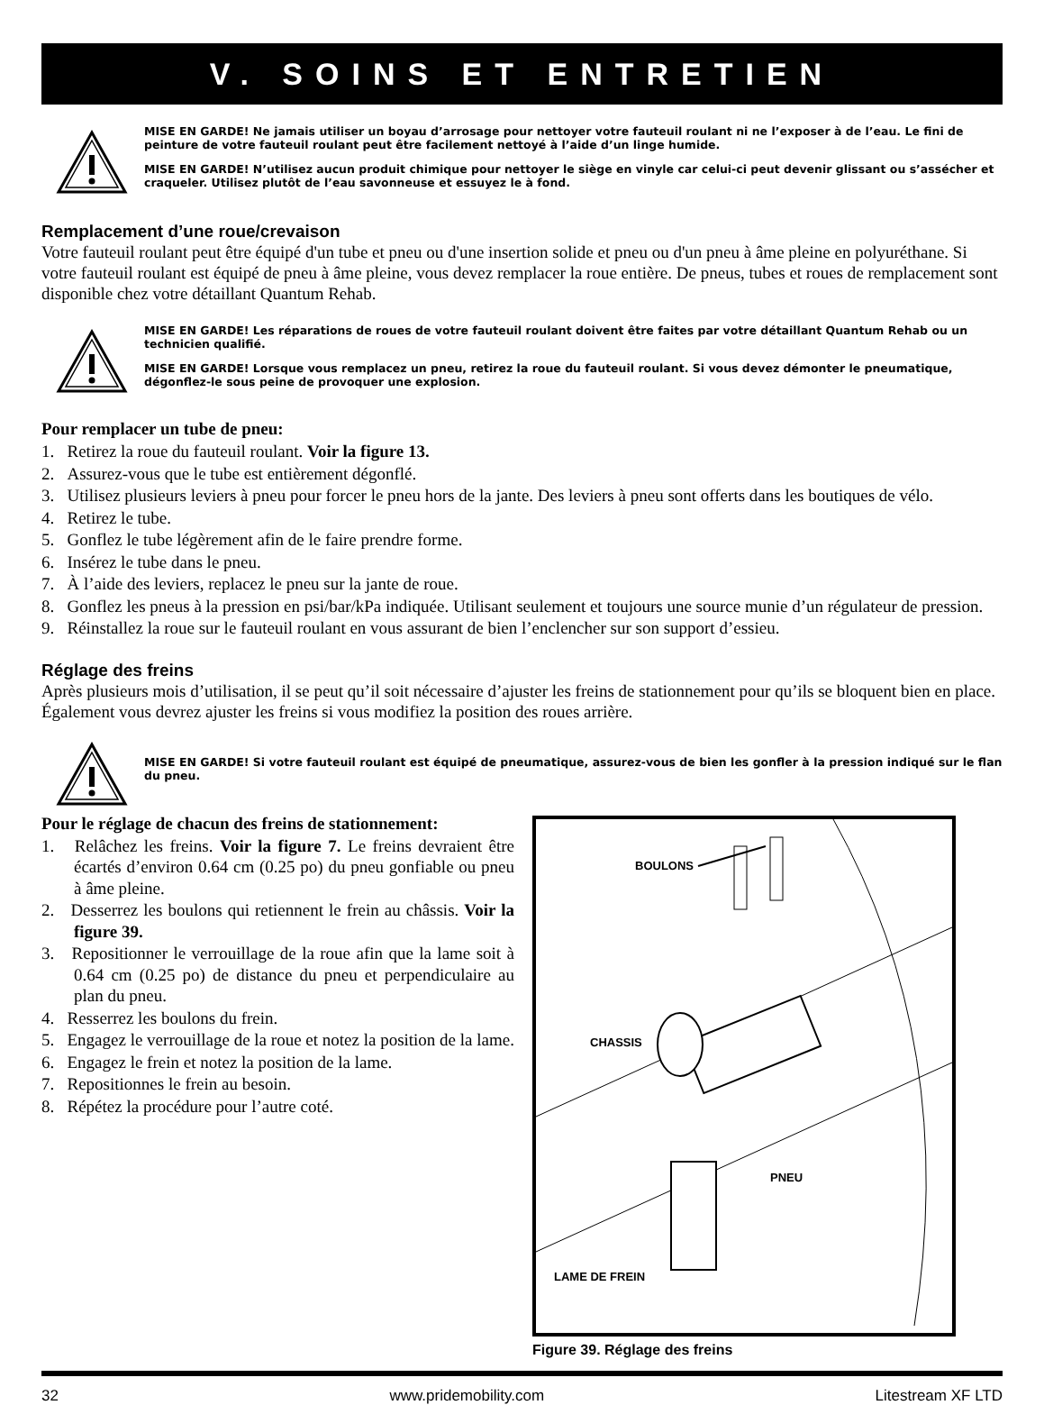V. SOINS ET ENTRETIEN
MISE EN GARDE! Ne jamais utiliser un boyau d’arrosage pour nettoyer votre fauteuil roulant ni ne l’exposer à de l’eau. Le fini de peinture de votre fauteuil roulant peut être facilement nettoyé à l’aide d’un linge humide.
MISE EN GARDE! N’utilisez aucun produit chimique pour nettoyer le siège en vinyle car celui-ci peut devenir glissant ou s’assécher et craqueler. Utilisez plutôt de l’eau savonneuse et essuyez le à fond.
Remplacement d’une roue/crevaison
Votre fauteuil roulant peut être équipé d'un tube et pneu ou d'une insertion solide et pneu ou d'un pneu à âme pleine en polyuréthane. Si votre fauteuil roulant est équipé de pneu à âme pleine, vous devez remplacer la roue entière. De pneus, tubes et roues de remplacement sont disponible chez votre détaillant Quantum Rehab.
MISE EN GARDE! Les réparations de roues de votre fauteuil roulant doivent être faites par votre détaillant Quantum Rehab ou un technicien qualifié.
MISE EN GARDE! Lorsque vous remplacez un pneu, retirez la roue du fauteuil roulant. Si vous devez démonter le pneumatique, dégonflez-le sous peine de provoquer une explosion.
Pour remplacer un tube de pneu:
1. Retirez la roue du fauteuil roulant. Voir la figure 13.
2. Assurez-vous que le tube est entièrement dégonflé.
3. Utilisez plusieurs leviers à pneu pour forcer le pneu hors de la jante. Des leviers à pneu sont offerts dans les boutiques de vélo.
4. Retirez le tube.
5. Gonflez le tube légèrement afin de le faire prendre forme.
6. Insérez le tube dans le pneu.
7. À l’aide des leviers, replacez le pneu sur la jante de roue.
8. Gonflez les pneus à la pression en psi/bar/kPa indiquée. Utilisant seulement et toujours une source munie d’un régulateur de pression.
9. Réinstallez la roue sur le fauteuil roulant en vous assurant de bien l’enclencher sur son support d’essieu.
Réglage des freins
Après plusieurs mois d’utilisation, il se peut qu’il soit nécessaire d’ajuster les freins de stationnement pour qu’ils se bloquent bien en place. Également vous devrez ajuster les freins si vous modifiez la position des roues arrière.
MISE EN GARDE! Si votre fauteuil roulant est équipé de pneumatique, assurez-vous de bien les gonfler à la pression indiqué sur le flan du pneu.
Pour le réglage de chacun des freins de stationnement:
1. Relâchez les freins. Voir la figure 7. Le freins devraient être écartés d’environ 0.64 cm (0.25 po) du pneu gonfiable ou pneu à âme pleine.
2. Desserrez les boulons qui retiennent le frein au châssis. Voir la figure 39.
3. Repositionner le verrouillage de la roue afin que la lame soit à 0.64 cm (0.25 po) de distance du pneu et perpendiculaire au plan du pneu.
4. Resserrez les boulons du frein.
5. Engagez le verrouillage de la roue et notez la position de la lame.
6. Engagez le frein et notez la position de la lame.
7. Repositionnes le frein au besoin.
8. Répétez la procédure pour l’autre coté.
BOULONS
CHASSIS
PNEU
LAME DE FREIN
Figure 39. Réglage des freins
32 www.pridemobility.com Litestream XF LTD